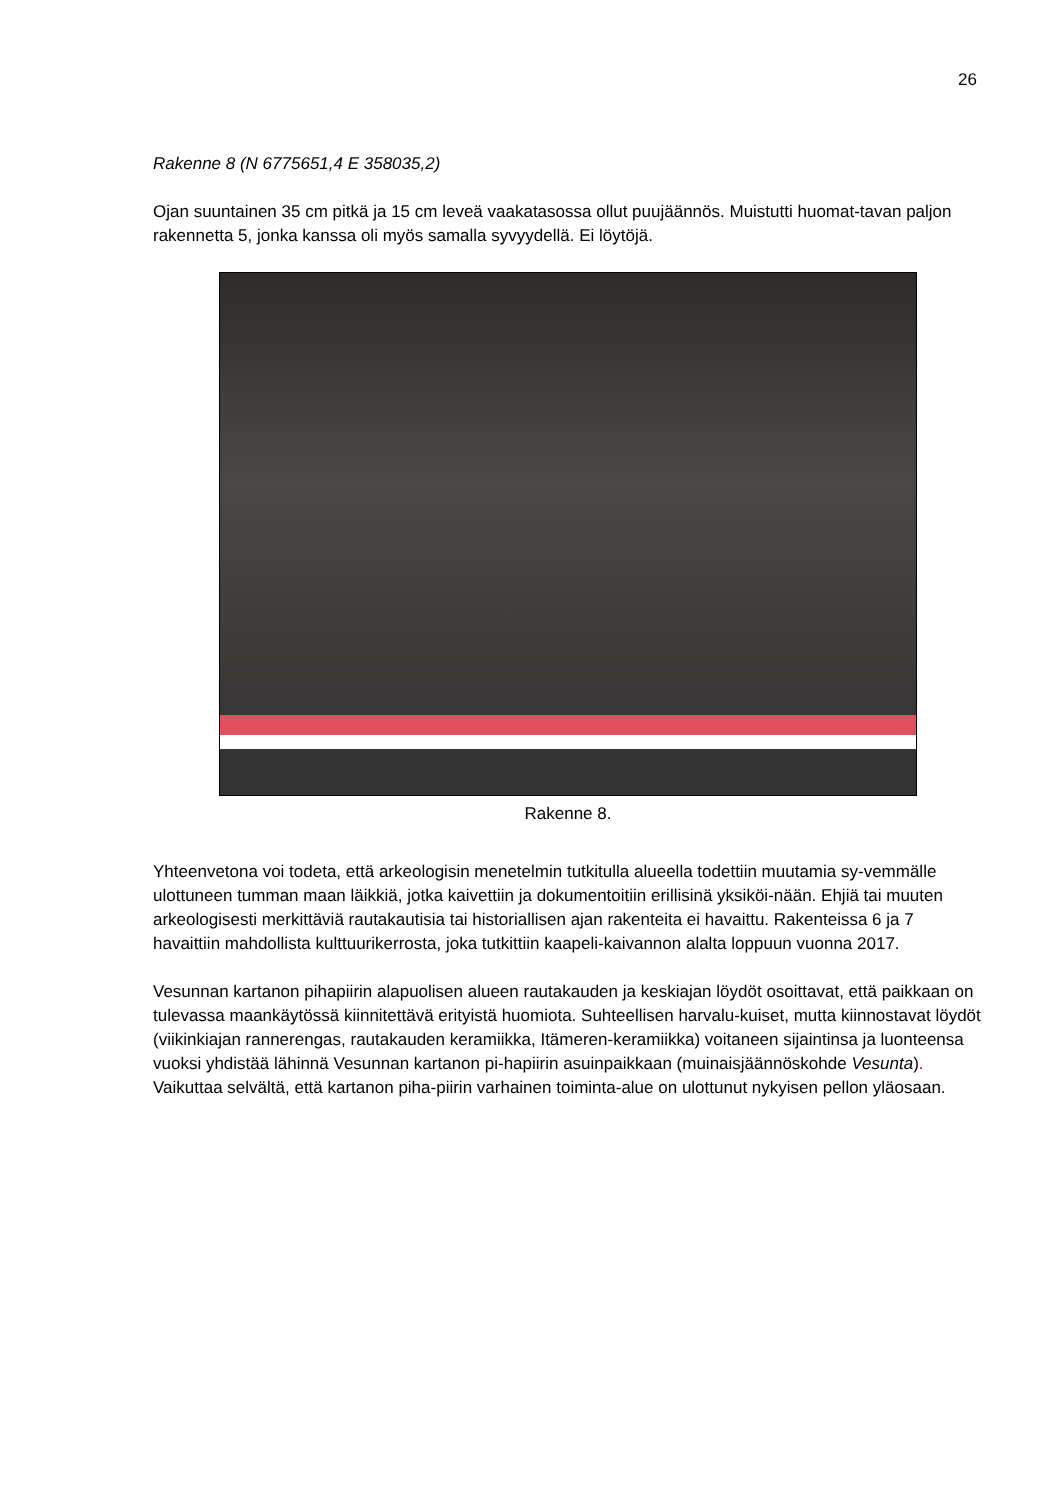26
Rakenne 8 (N 6775651,4 E 358035,2)
Ojan suuntainen 35 cm pitkä ja 15 cm leveä vaakatasossa ollut puujäännös. Muistutti huomat-tavan paljon rakennetta 5, jonka kanssa oli myös samalla syvyydellä. Ei löytöjä.
Rakenne 8.
Yhteenvetona voi todeta, että arkeologisin menetelmin tutkitulla alueella todettiin muutamia sy-vemmälle ulottuneen tumman maan läikkiä, jotka kaivettiin ja dokumentoitiin erillisinä yksiköi-nään. Ehjiä tai muuten arkeologisesti merkittäviä rautakautisia tai historiallisen ajan rakenteita ei havaittu. Rakenteissa 6 ja 7 havaittiin mahdollista kulttuurikerrosta, joka tutkittiin kaapeli-kaivannon alalta loppuun vuonna 2017.
Vesunnan kartanon pihapiirin alapuolisen alueen rautakauden ja keskiajan löydöt osoittavat, että paikkaan on tulevassa maankäytössä kiinnitettävä erityistä huomiota. Suhteellisen harvalu-kuiset, mutta kiinnostavat löydöt (viikinkiajan rannerengas, rautakauden keramiikka, Itämeren-keramiikka) voitaneen sijaintinsa ja luonteensa vuoksi yhdistää lähinnä Vesunnan kartanon pi-hapiirin asuinpaikkaan (muinaisjäännöskohde Vesunta). Vaikuttaa selvältä, että kartanon piha-piirin varhainen toiminta-alue on ulottunut nykyisen pellon yläosaan.